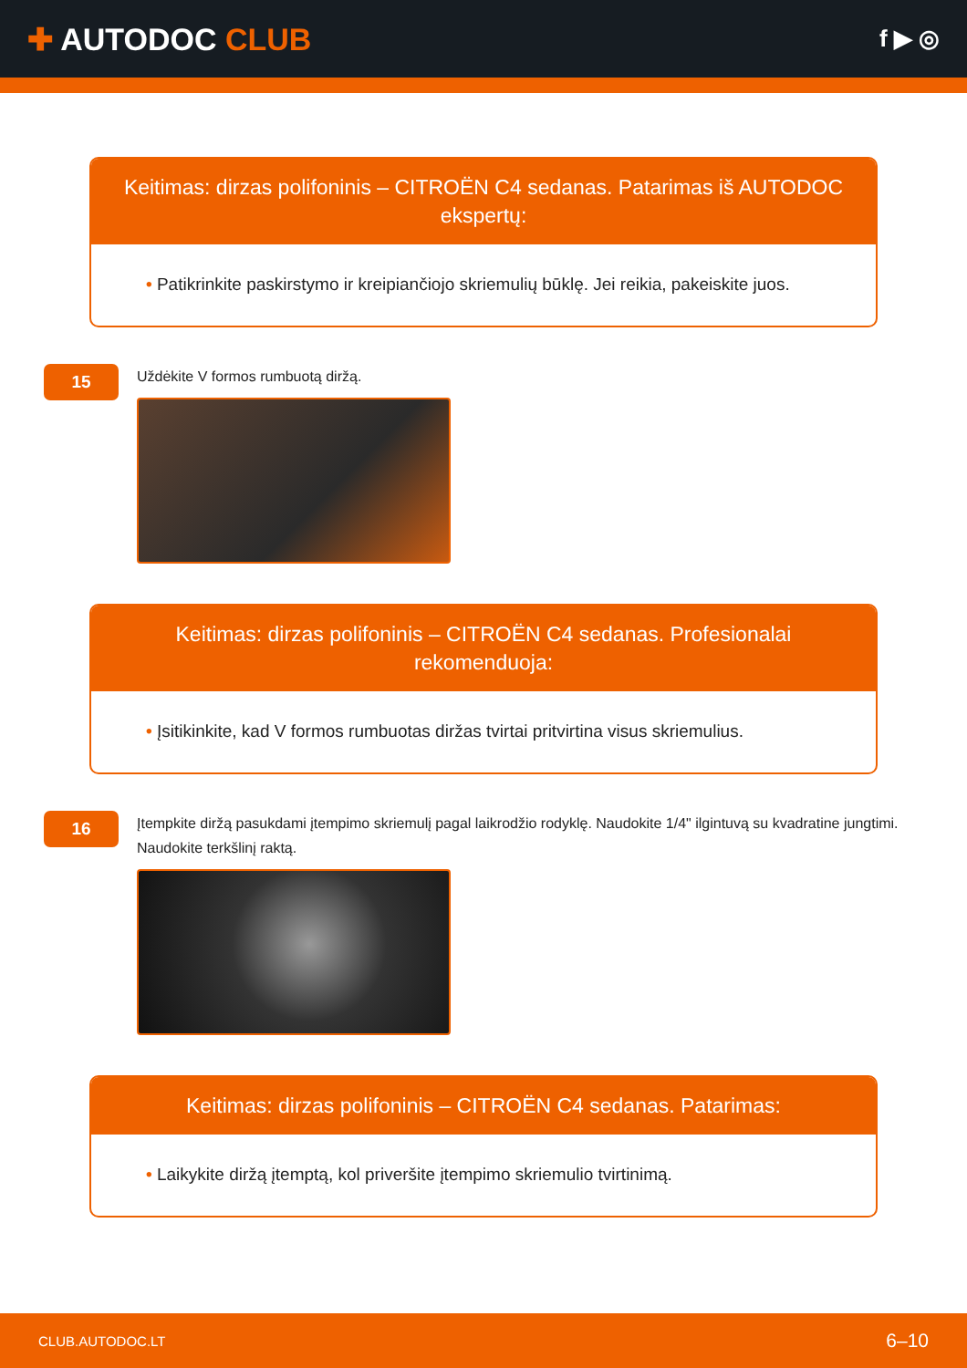✚ AUTODOC CLUB
f ▶ ◎
Keitimas: dirzas polifoninis – CITROËN C4 sedanas. Patarimas iš AUTODOC ekspertų:
• Patikrinkite paskirstymo ir kreipiančiojo skriemulių būklę. Jei reikia, pakeiskite juos.
15
Uždėkite V formos rumbuotą diržą.
Keitimas: dirzas polifoninis – CITROËN C4 sedanas. Profesionalai rekomenduoja:
• Įsitikinkite, kad V formos rumbuotas diržas tvirtai pritvirtina visus skriemulius.
16
Įtempkite diržą pasukdami įtempimo skriemulį pagal laikrodžio rodyklę. Naudokite 1/4" ilgintuvą su kvadratine jungtimi. Naudokite terkšlinį raktą.
Keitimas: dirzas polifoninis – CITROËN C4 sedanas. Patarimas:
• Laikykite diržą įtemptą, kol priveršite įtempimo skriemulio tvirtinimą.
CLUB.AUTODOC.LT 6–10